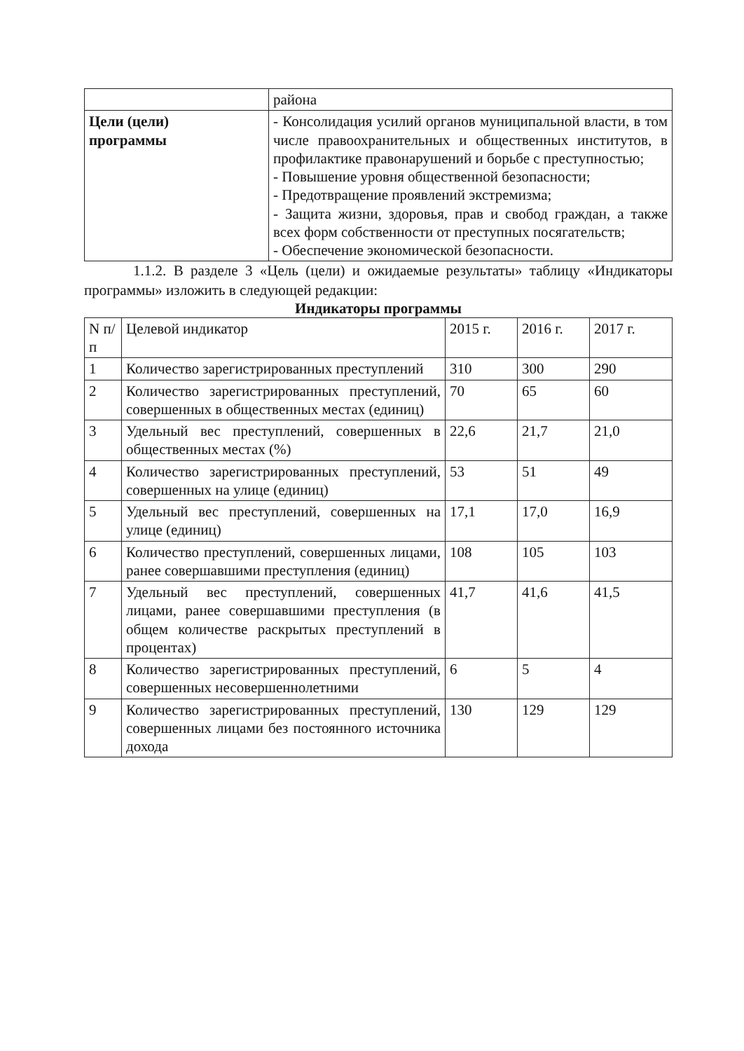| | района |
| Цели (цели) программы | - Консолидация усилий органов муниципальной власти, в том числе правоохранительных и общественных институтов, в профилактике правонарушений и борьбе с преступностью; - Повышение уровня общественной безопасности; - Предотвращение проявлений экстремизма; - Защита жизни, здоровья, прав и свобод граждан, а также всех форм собственности от преступных посягательств; - Обеспечение экономической безопасности. |
1.1.2. В разделе 3 «Цель (цели) и ожидаемые результаты» таблицу «Индикаторы программы» изложить в следующей редакции:
Индикаторы программы
| N п/п | Целевой индикатор | 2015 г. | 2016 г. | 2017 г. |
| --- | --- | --- | --- | --- |
| 1 | Количество зарегистрированных преступлений | 310 | 300 | 290 |
| 2 | Количество зарегистрированных преступлений, совершенных в общественных местах (единиц) | 70 | 65 | 60 |
| 3 | Удельный вес преступлений, совершенных в общественных местах (%) | 22,6 | 21,7 | 21,0 |
| 4 | Количество зарегистрированных преступлений, совершенных на улице (единиц) | 53 | 51 | 49 |
| 5 | Удельный вес преступлений, совершенных на улице (единиц) | 17,1 | 17,0 | 16,9 |
| 6 | Количество преступлений, совершенных лицами, ранее совершавшими преступления (единиц) | 108 | 105 | 103 |
| 7 | Удельный вес преступлений, совершенных лицами, ранее совершавшими преступления (в общем количестве раскрытых преступлений в процентах) | 41,7 | 41,6 | 41,5 |
| 8 | Количество зарегистрированных преступлений, совершенных несовершеннолетними | 6 | 5 | 4 |
| 9 | Количество зарегистрированных преступлений, совершенных лицами без постоянного источника дохода | 130 | 129 | 129 |